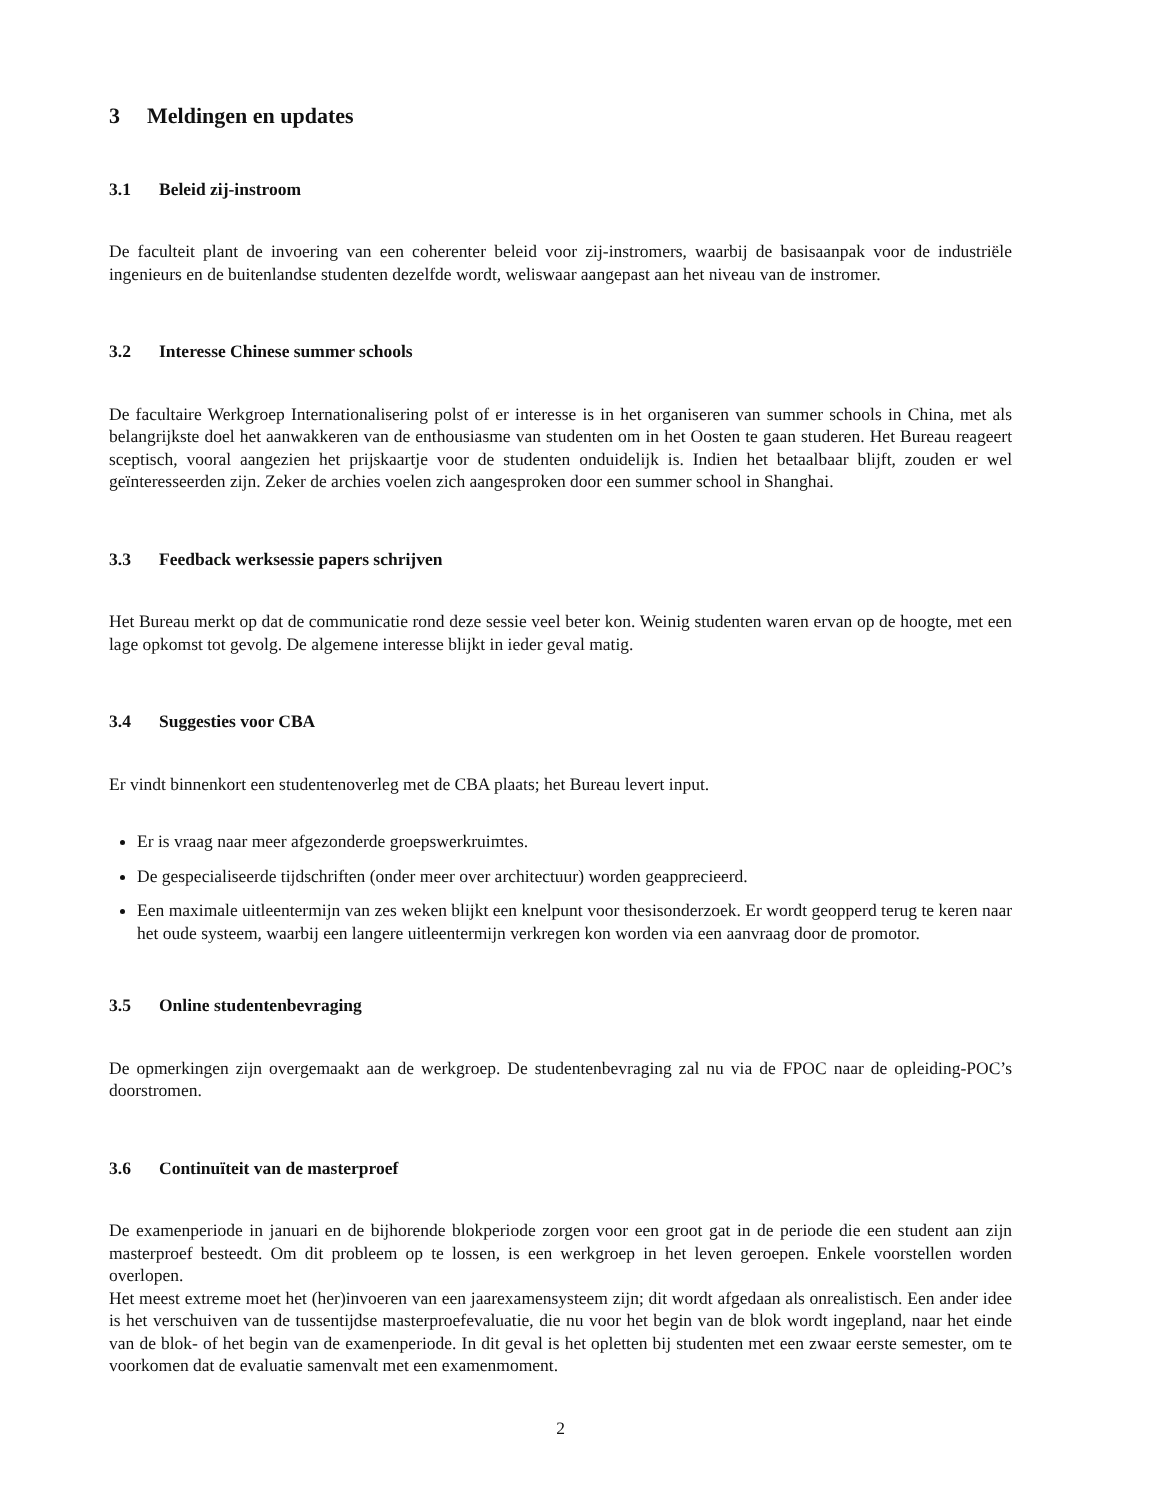3 Meldingen en updates
3.1 Beleid zij-instroom
De faculteit plant de invoering van een coherenter beleid voor zij-instromers, waarbij de basisaanpak voor de industriële ingenieurs en de buitenlandse studenten dezelfde wordt, weliswaar aangepast aan het niveau van de instromer.
3.2 Interesse Chinese summer schools
De facultaire Werkgroep Internationalisering polst of er interesse is in het organiseren van summer schools in China, met als belangrijkste doel het aanwakkeren van de enthousiasme van studenten om in het Oosten te gaan studeren. Het Bureau reageert sceptisch, vooral aangezien het prijskaartje voor de studenten onduidelijk is. Indien het betaalbaar blijft, zouden er wel geïnteresseerden zijn. Zeker de archies voelen zich aangesproken door een summer school in Shanghai.
3.3 Feedback werksessie papers schrijven
Het Bureau merkt op dat de communicatie rond deze sessie veel beter kon. Weinig studenten waren ervan op de hoogte, met een lage opkomst tot gevolg. De algemene interesse blijkt in ieder geval matig.
3.4 Suggesties voor CBA
Er vindt binnenkort een studentenoverleg met de CBA plaats; het Bureau levert input.
Er is vraag naar meer afgezonderde groepswerkruimtes.
De gespecialiseerde tijdschriften (onder meer over architectuur) worden geapprecieerd.
Een maximale uitleentermijn van zes weken blijkt een knelpunt voor thesisonderzoek. Er wordt geopperd terug te keren naar het oude systeem, waarbij een langere uitleentermijn verkregen kon worden via een aanvraag door de promotor.
3.5 Online studentenbevraging
De opmerkingen zijn overgemaakt aan de werkgroep. De studentenbevraging zal nu via de FPOC naar de opleiding-POC’s doorstromen.
3.6 Continuïteit van de masterproef
De examenperiode in januari en de bijhorende blokperiode zorgen voor een groot gat in de periode die een student aan zijn masterproef besteedt. Om dit probleem op te lossen, is een werkgroep in het leven geroepen. Enkele voorstellen worden overlopen.
Het meest extreme moet het (her)invoeren van een jaarexamensysteem zijn; dit wordt afgedaan als onrealistisch. Een ander idee is het verschuiven van de tussentijdse masterproefevaluatie, die nu voor het begin van de blok wordt ingepland, naar het einde van de blok- of het begin van de examenperiode. In dit geval is het opletten bij studenten met een zwaar eerste semester, om te voorkomen dat de evaluatie samenvalt met een examenmoment.
2